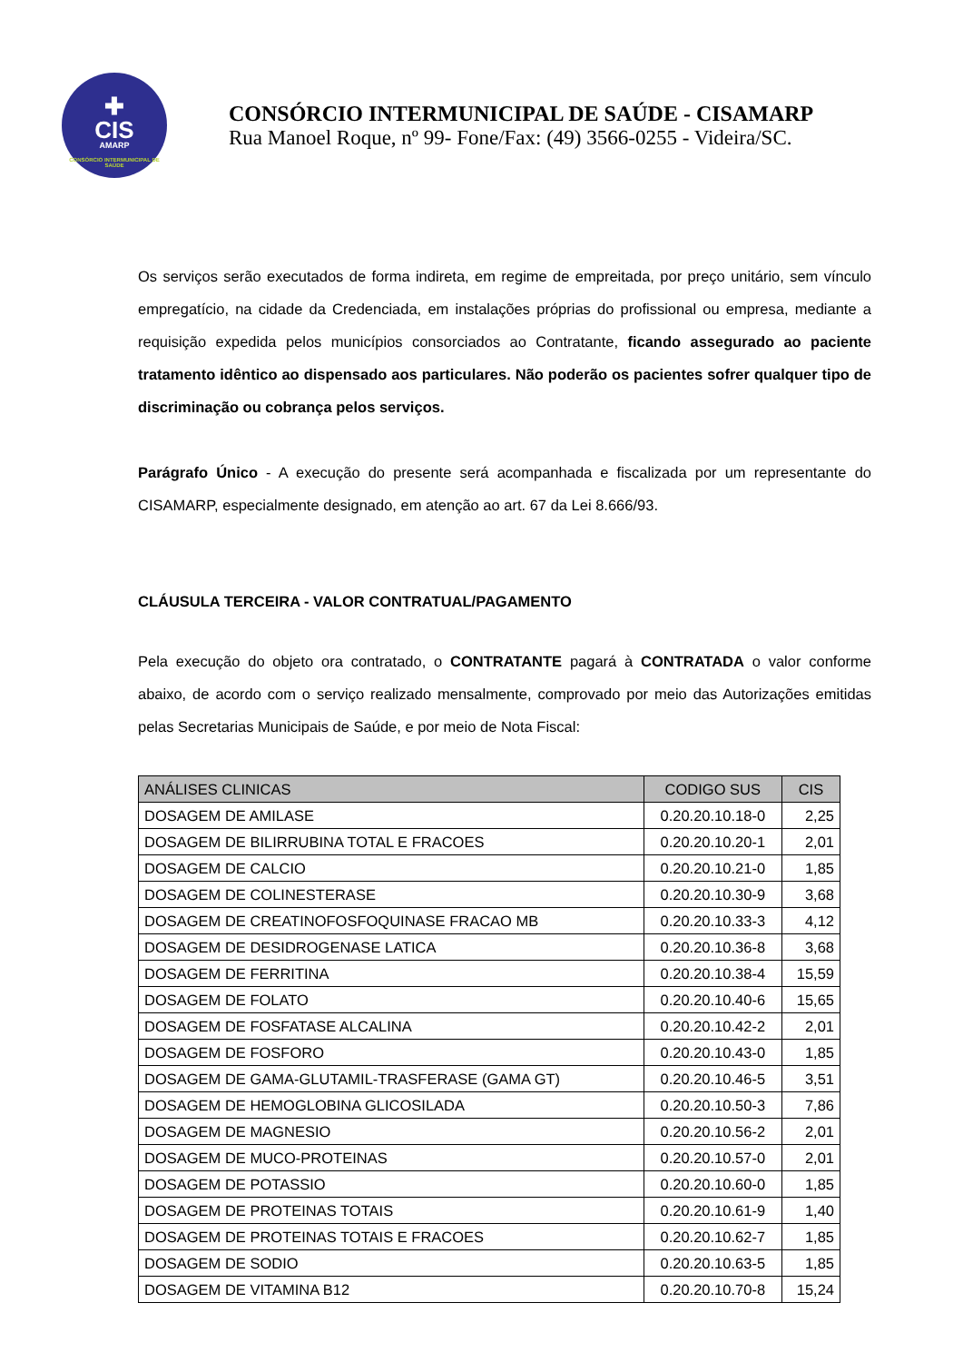✚
CIS
AMARP
CONSÓRCIO INTERMUNICIPAL DE SAÚDE
CONSÓRCIO INTERMUNICIPAL DE SAÚDE - CISAMARP
Rua Manoel Roque, nº 99- Fone/Fax: (49) 3566-0255 - Videira/SC.
Os serviços serão executados de forma indireta, em regime de empreitada, por preço unitário, sem vínculo empregatício, na cidade da Credenciada, em instalações próprias do profissional ou empresa, mediante a requisição expedida pelos municípios consorciados ao Contratante, ficando assegurado ao paciente tratamento idêntico ao dispensado aos particulares. Não poderão os pacientes sofrer qualquer tipo de discriminação ou cobrança pelos serviços.
Parágrafo Único - A execução do presente será acompanhada e fiscalizada por um representante do CISAMARP, especialmente designado, em atenção ao art. 67 da Lei 8.666/93.
CLÁUSULA TERCEIRA - VALOR CONTRATUAL/PAGAMENTO
Pela execução do objeto ora contratado, o CONTRATANTE pagará à CONTRATADA o valor conforme abaixo, de acordo com o serviço realizado mensalmente, comprovado por meio das Autorizações emitidas pelas Secretarias Municipais de Saúde, e por meio de Nota Fiscal:
| ANÁLISES CLINICAS | CODIGO SUS | CIS |
| --- | --- | --- |
| DOSAGEM DE AMILASE | 0.20.20.10.18-0 | 2,25 |
| DOSAGEM DE BILIRRUBINA TOTAL E FRACOES | 0.20.20.10.20-1 | 2,01 |
| DOSAGEM DE CALCIO | 0.20.20.10.21-0 | 1,85 |
| DOSAGEM DE COLINESTERASE | 0.20.20.10.30-9 | 3,68 |
| DOSAGEM DE CREATINOFOSFOQUINASE FRACAO MB | 0.20.20.10.33-3 | 4,12 |
| DOSAGEM DE DESIDROGENASE LATICA | 0.20.20.10.36-8 | 3,68 |
| DOSAGEM DE FERRITINA | 0.20.20.10.38-4 | 15,59 |
| DOSAGEM DE FOLATO | 0.20.20.10.40-6 | 15,65 |
| DOSAGEM DE FOSFATASE ALCALINA | 0.20.20.10.42-2 | 2,01 |
| DOSAGEM DE FOSFORO | 0.20.20.10.43-0 | 1,85 |
| DOSAGEM DE GAMA-GLUTAMIL-TRASFERASE (GAMA GT) | 0.20.20.10.46-5 | 3,51 |
| DOSAGEM DE HEMOGLOBINA GLICOSILADA | 0.20.20.10.50-3 | 7,86 |
| DOSAGEM DE MAGNESIO | 0.20.20.10.56-2 | 2,01 |
| DOSAGEM DE MUCO-PROTEINAS | 0.20.20.10.57-0 | 2,01 |
| DOSAGEM DE POTASSIO | 0.20.20.10.60-0 | 1,85 |
| DOSAGEM DE PROTEINAS TOTAIS | 0.20.20.10.61-9 | 1,40 |
| DOSAGEM DE PROTEINAS TOTAIS E FRACOES | 0.20.20.10.62-7 | 1,85 |
| DOSAGEM DE SODIO | 0.20.20.10.63-5 | 1,85 |
| DOSAGEM DE VITAMINA B12 | 0.20.20.10.70-8 | 15,24 |